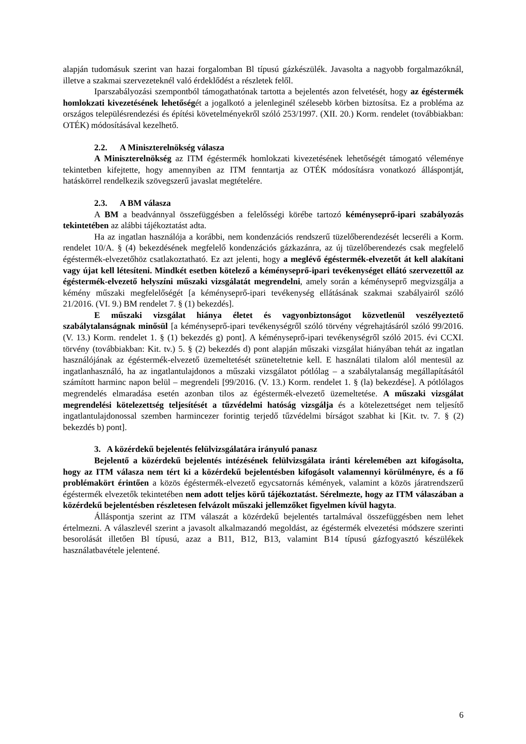alapján tudomásuk szerint van hazai forgalomban Bl típusú gázkészülék. Javasolta a nagyobb forgalmazóknál, illetve a szakmai szervezeteknél való érdeklődést a részletek felől.
Iparszabályozási szempontból támogathatónak tartotta a bejelentés azon felvetését, hogy az égéstermék homlokzati kivezetésének lehetőségét a jogalkotó a jelenleginél szélesebb körben biztosítsa. Ez a probléma az országos településrendezési és építési követelményekről szóló 253/1997. (XII. 20.) Korm. rendelet (továbbiakban: OTÉK) módosításával kezelhető.
2.2. A Miniszterelnökség válasza
A Miniszterelnökség az ITM égéstermék homlokzati kivezetésének lehetőségét támogató véleménye tekintetben kifejtette, hogy amennyiben az ITM fenntartja az OTÉK módosításra vonatkozó álláspontját, hatáskörrel rendelkezik szövegszerű javaslat megtételére.
2.3. A BM válasza
A BM a beadvánnyal összefüggésben a felelősségi körébe tartozó kéményseprő-ipari szabályozás tekintetében az alábbi tájékoztatást adta.
Ha az ingatlan használója a korábbi, nem kondenzációs rendszerű tüzelőberendezését lecseréli a Korm. rendelet 10/A. § (4) bekezdésének megfelelő kondenzációs gázkazánra, az új tüzelőberendezés csak megfelelő égéstermék-elvezetőhöz csatlakoztatható. Ez azt jelenti, hogy a meglévő égéstermék-elvezetőt át kell alakítani vagy újat kell létesíteni. Mindkét esetben kötelező a kéményseprő-ipari tevékenységet ellátó szervezettől az égéstermék-elvezető helyszíni műszaki vizsgálatát megrendelni, amely során a kéményseprő megvizsgálja a kémény műszaki megfelelőségét [a kéményseprő-ipari tevékenység ellátásának szakmai szabályairól szóló 21/2016. (VI. 9.) BM rendelet 7. § (1) bekezdés].
E műszaki vizsgálat hiánya életet és vagyonbiztonságot közvetlenül veszélyeztető szabálytalanságnak minősül [a kéményseprő-ipari tevékenységről szóló törvény végrehajtásáról szóló 99/2016. (V. 13.) Korm. rendelet 1. § (1) bekezdés g) pont]. A kéményseprő-ipari tevékenységről szóló 2015. évi CCXI. törvény (továbbiakban: Kit. tv.) 5. § (2) bekezdés d) pont alapján műszaki vizsgálat hiányában tehát az ingatlan használójának az égéstermék-elvezető üzemeltetését szüneteltetnie kell. E használati tilalom alól mentesül az ingatlanhasználó, ha az ingatlantulajdonos a műszaki vizsgálatot pótlólag – a szabálytalanság megállapításától számított harminc napon belül – megrendeli [99/2016. (V. 13.) Korm. rendelet 1. § (la) bekezdése]. A pótlólagos megrendelés elmaradása esetén azonban tilos az égéstermék-elvezető üzemeltetése. A műszaki vizsgálat megrendelési kötelezettség teljesítését a tűzvédelmi hatóság vizsgálja és a kötelezettséget nem teljesítő ingatlantulajdonossal szemben harmincezer forintig terjedő tűzvédelmi bírságot szabhat ki [Kit. tv. 7. § (2) bekezdés b) pont].
3. A közérdekű bejelentés felülvizsgálatára irányuló panasz
Bejelentő a közérdekű bejelentés intézésének felülvizsgálata iránti kérelemében azt kifogásolta, hogy az ITM válasza nem tért ki a közérdekű bejelentésben kifogásolt valamennyi körülményre, és a fő problémakört érintően a közös égéstermék-elvezető egycsatornás kémények, valamint a közös járatrendszerű égéstermék elvezetők tekintetében nem adott teljes körű tájékoztatást. Sérelmezte, hogy az ITM válaszában a közérdekű bejelentésben részletesen felvázolt műszaki jellemzőket figyelmen kívül hagyta.
Álláspontja szerint az ITM válaszát a közérdekű bejelentés tartalmával összefüggésben nem lehet értelmezni. A válaszlevél szerint a javasolt alkalmazandó megoldást, az égéstermék elvezetési módszere szerinti besorolását illetően Bl típusú, azaz a B11, B12, B13, valamint B14 típusú gázfogyasztó készülékek használatbavétele jelentené.
6